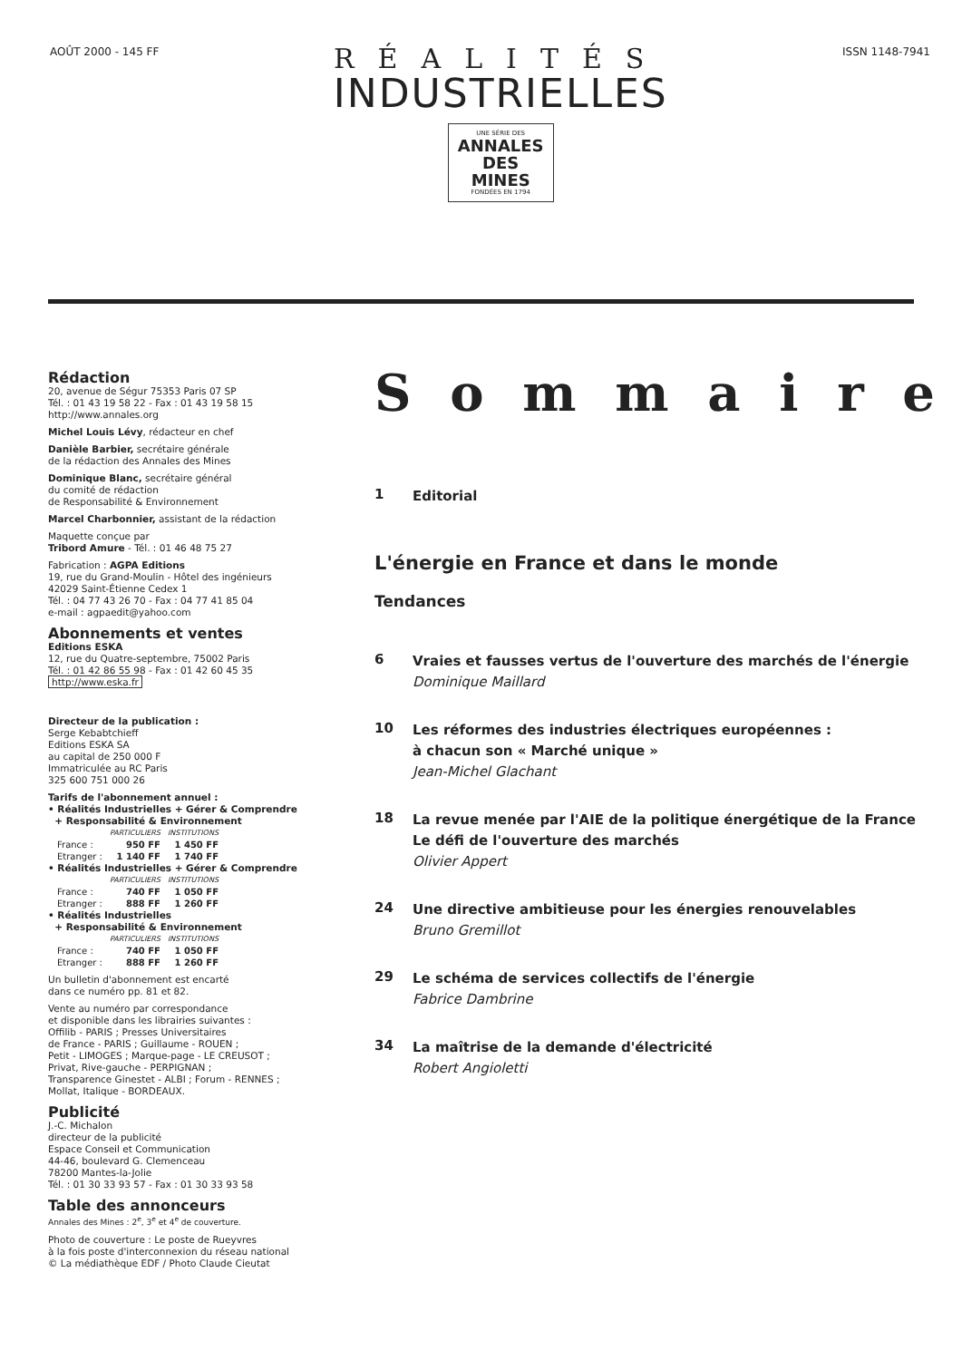AOÛT 2000 - 145 FF
RÉALITÉS
INDUSTRIELLES
UNE SÉRIE DES ANNALES
DES
MINES FONDÉES EN 1794
ISSN 1148-7941
Rédaction
20, avenue de Ségur 75353 Paris 07 SP
Tél. : 01 43 19 58 22 - Fax : 01 43 19 58 15
http://www.annales.org
Michel Louis Lévy, rédacteur en chef
Danièle Barbier, secrétaire générale
de la rédaction des Annales des Mines
Dominique Blanc, secrétaire général
du comité de rédaction
de Responsabilité & Environnement
Marcel Charbonnier, assistant de la rédaction
Maquette conçue par
Tribord Amure - Tél. : 01 46 48 75 27
Fabrication : AGPA Editions
19, rue du Grand-Moulin - Hôtel des ingénieurs
42029 Saint-Étienne Cedex 1
Tél. : 04 77 43 26 70 - Fax : 04 77 41 85 04
e-mail : agpaedit@yahoo.com
Abonnements et ventes
Editions ESKA
12, rue du Quatre-septembre, 75002 Paris
Tél. : 01 42 86 55 98 - Fax : 01 42 60 45 35
http://www.eska.fr
Directeur de la publication :
Serge Kebabtchieff
Editions ESKA SA
au capital de 250 000 F
Immatriculée au RC Paris
325 600 751 000 26
Tarifs de l'abonnement annuel :
• Réalités Industrielles + Gérer & Comprendre
+ Responsabilité & Environnement
| | PARTICULIERS | INSTITUTIONS |
| --- | --- | --- |
| France : | 950 FF | 1 450 FF |
| Etranger : | 1 140 FF | 1 740 FF |
• Réalités Industrielles + Gérer & Comprendre
| | PARTICULIERS | INSTITUTIONS |
| --- | --- | --- |
| France : | 740 FF | 1 050 FF |
| Etranger : | 888 FF | 1 260 FF |
• Réalités Industrielles
+ Responsabilité & Environnement
| | PARTICULIERS | INSTITUTIONS |
| --- | --- | --- |
| France : | 740 FF | 1 050 FF |
| Etranger : | 888 FF | 1 260 FF |
Un bulletin d'abonnement est encarté
dans ce numéro pp. 81 et 82.
Vente au numéro par correspondance
et disponible dans les librairies suivantes :
Offilib - PARIS ; Presses Universitaires
de France - PARIS ; Guillaume - ROUEN ;
Petit - LIMOGES ; Marque-page - LE CREUSOT ;
Privat, Rive-gauche - PERPIGNAN ;
Transparence Ginestet - ALBI ; Forum - RENNES ;
Mollat, Italique - BORDEAUX.
Publicité
J.-C. Michalon
directeur de la publicité
Espace Conseil et Communication
44-46, boulevard G. Clemenceau
78200 Mantes-la-Jolie
Tél. : 01 30 33 93 57 - Fax : 01 30 33 93 58
Table des annonceurs
Annales des Mines : 2<sup>e</sup>, 3<sup>e</sup> et 4<sup>e</sup> de couverture.
Photo de couverture : Le poste de Rueyvres
à la fois poste d'interconnexion du réseau national
© La médiathèque EDF / Photo Claude Cieutat
Sommaire
1
Editorial
L'énergie en France et dans le monde
Tendances
6
Vraies et fausses vertus de l'ouverture des marchés de l'énergie
Dominique Maillard
10
Les réformes des industries électriques européennes :
à chacun son « Marché unique »
Jean-Michel Glachant
18
La revue menée par l'AIE de la politique énergétique de la France
Le défi de l'ouverture des marchés
Olivier Appert
24
Une directive ambitieuse pour les énergies renouvelables
Bruno Gremillot
29
Le schéma de services collectifs de l'énergie
Fabrice Dambrine
34
La maîtrise de la demande d'électricité
Robert Angioletti